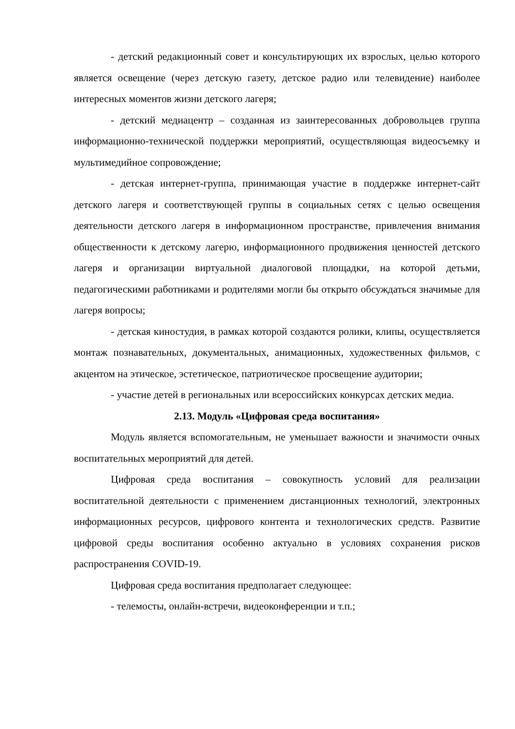- детский редакционный совет и консультирующих их взрослых, целью которого является освещение (через детскую газету, детское радио или телевидение) наиболее интересных моментов жизни детского лагеря;
- детский медиацентр – созданная из заинтересованных добровольцев группа информационно-технической поддержки мероприятий, осуществляющая видеосъемку и мультимедийное сопровождение;
- детская интернет-группа, принимающая участие в поддержке интернет-сайт детского лагеря и соответствующей группы в социальных сетях с целью освещения деятельности детского лагеря в информационном пространстве, привлечения внимания общественности к детскому лагерю, информационного продвижения ценностей детского лагеря и организации виртуальной диалоговой площадки, на которой детьми, педагогическими работниками и родителями могли бы открыто обсуждаться значимые для лагеря вопросы;
- детская киностудия, в рамках которой создаются ролики, клипы, осуществляется монтаж познавательных, документальных, анимационных, художественных фильмов, с акцентом на этическое, эстетическое, патриотическое просвещение аудитории;
- участие детей в региональных или всероссийских конкурсах детских медиа.
2.13. Модуль «Цифровая среда воспитания»
Модуль является вспомогательным, не уменьшает важности и значимости очных воспитательных мероприятий для детей.
Цифровая среда воспитания – совокупность условий для реализации воспитательной деятельности с применением дистанционных технологий, электронных информационных ресурсов, цифрового контента и технологических средств. Развитие цифровой среды воспитания особенно актуально в условиях сохранения рисков распространения COVID-19.
Цифровая среда воспитания предполагает следующее:
- телемосты, онлайн-встречи, видеоконференции и т.п.;